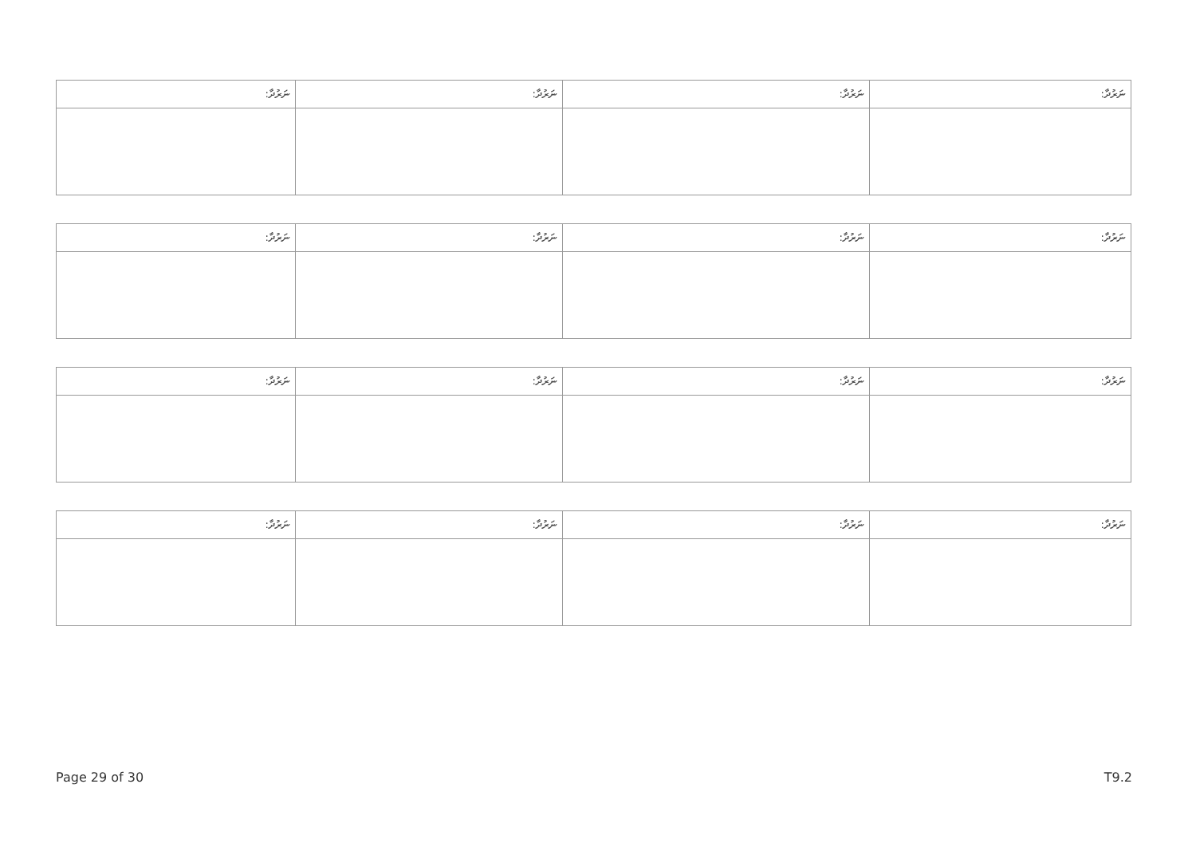| ނަރުދާ: | ނަރުދާ: | ނަރުދާ: | ނަރުދާ: |
| ނަރުދާ: | ނަރުދާ: | ނަރުދާ: | ނަރުދާ: |
| ނަރުދާ: | ނަރުދާ: | ނަރުދާ: | ނަރުދާ: |
| ނަރުދާ: | ނަރުދާ: | ނަރުދާ: | ނަރުދާ: |
Page 29 of 30 T9.2